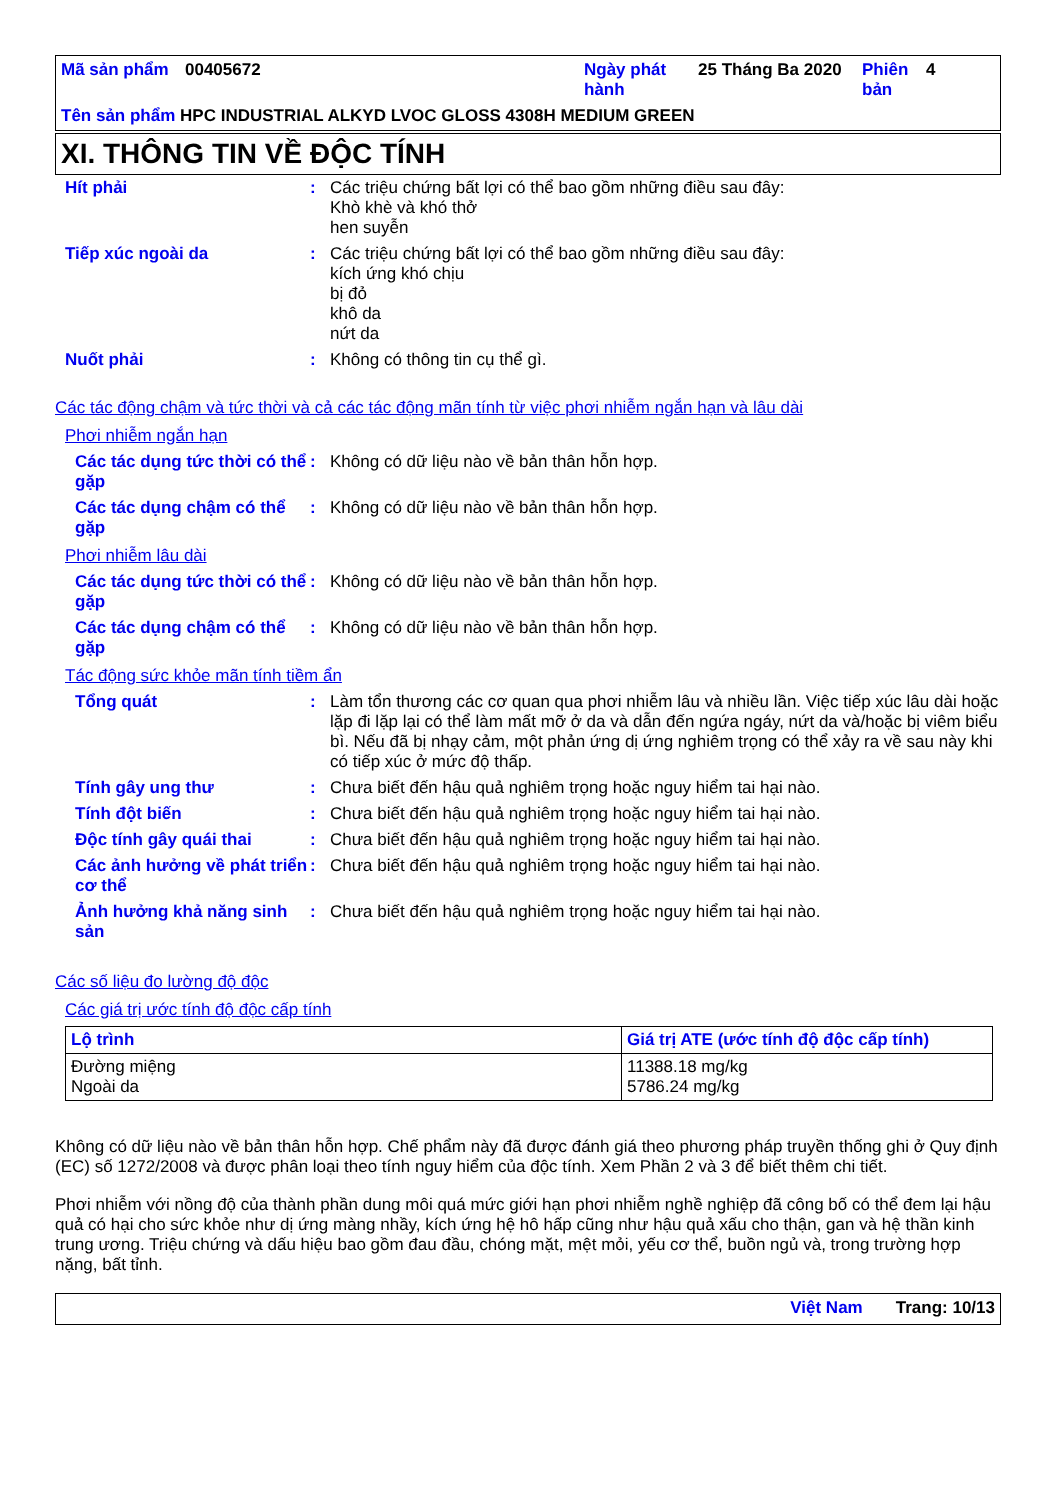| Mã sản phẩm | 00405672 | Ngày phát hành | 25 Tháng Ba 2020 | Phiên bản | 4 |
Tên sản phẩm HPC INDUSTRIAL ALKYD LVOC GLOSS 4308H MEDIUM GREEN
XI. THÔNG TIN VỀ ĐỘC TÍNH
Hít phải : Các triệu chứng bất lợi có thể bao gồm những điều sau đây:
Khò khè và khó thở
hen suyễn
Tiếp xúc ngoài da : Các triệu chứng bất lợi có thể bao gồm những điều sau đây:
kích ứng khó chịu
bị đỏ
khô da
nứt da
Nuốt phải : Không có thông tin cụ thể gì.
Các tác động chậm và tức thời và cả các tác động mãn tính từ việc phơi nhiễm ngắn hạn và lâu dài
Phơi nhiễm ngắn hạn
Các tác dụng tức thời có thể gặp
: Không có dữ liệu nào về bản thân hỗn hợp.
Các tác dụng chậm có thể gặp
: Không có dữ liệu nào về bản thân hỗn hợp.
Phơi nhiễm lâu dài
Các tác dụng tức thời có thể gặp
: Không có dữ liệu nào về bản thân hỗn hợp.
Các tác dụng chậm có thể gặp
: Không có dữ liệu nào về bản thân hỗn hợp.
Tác động sức khỏe mãn tính tiềm ẩn
Tổng quát : Làm tổn thương các cơ quan qua phơi nhiễm lâu và nhiều lần. Việc tiếp xúc lâu dài hoặc lặp đi lặp lại có thể làm mất mỡ ở da và dẫn đến ngứa ngáy, nứt da và/hoặc bị viêm biểu bì. Nếu đã bị nhạy cảm, một phản ứng dị ứng nghiêm trọng có thể xảy ra về sau này khi có tiếp xúc ở mức độ thấp.
Tính gây ung thư : Chưa biết đến hậu quả nghiêm trọng hoặc nguy hiểm tai hại nào.
Tính đột biến : Chưa biết đến hậu quả nghiêm trọng hoặc nguy hiểm tai hại nào.
Độc tính gây quái thai : Chưa biết đến hậu quả nghiêm trọng hoặc nguy hiểm tai hại nào.
Các ảnh hưởng về phát triển cơ thể
: Chưa biết đến hậu quả nghiêm trọng hoặc nguy hiểm tai hại nào.
Ảnh hưởng khả năng sinh sản
: Chưa biết đến hậu quả nghiêm trọng hoặc nguy hiểm tai hại nào.
Các số liệu đo lường độ độc
Các giá trị ước tính độ độc cấp tính
| Lộ trình | Giá trị ATE (ước tính độ độc cấp tính) |
| --- | --- |
| Đường miệng Ngoài da | 11388.18 mg/kg 5786.24 mg/kg |
Không có dữ liệu nào về bản thân hỗn hợp. Chế phẩm này đã được đánh giá theo phương pháp truyền thống ghi ở Quy định (EC) số 1272/2008 và được phân loại theo tính nguy hiểm của độc tính. Xem Phần 2 và 3 để biết thêm chi tiết.
Phơi nhiễm với nồng độ của thành phần dung môi quá mức giới hạn phơi nhiễm nghề nghiệp đã công bố có thể đem lại hậu quả có hại cho sức khỏe như dị ứng màng nhầy, kích ứng hệ hô hấp cũng như hậu quả xấu cho thận, gan và hệ thần kinh trung ương. Triệu chứng và dấu hiệu bao gồm đau đầu, chóng mặt, mệt mỏi, yếu cơ thể, buồn ngủ và, trong trường hợp nặng, bất tỉnh.
Việt Nam Trang: 10/13